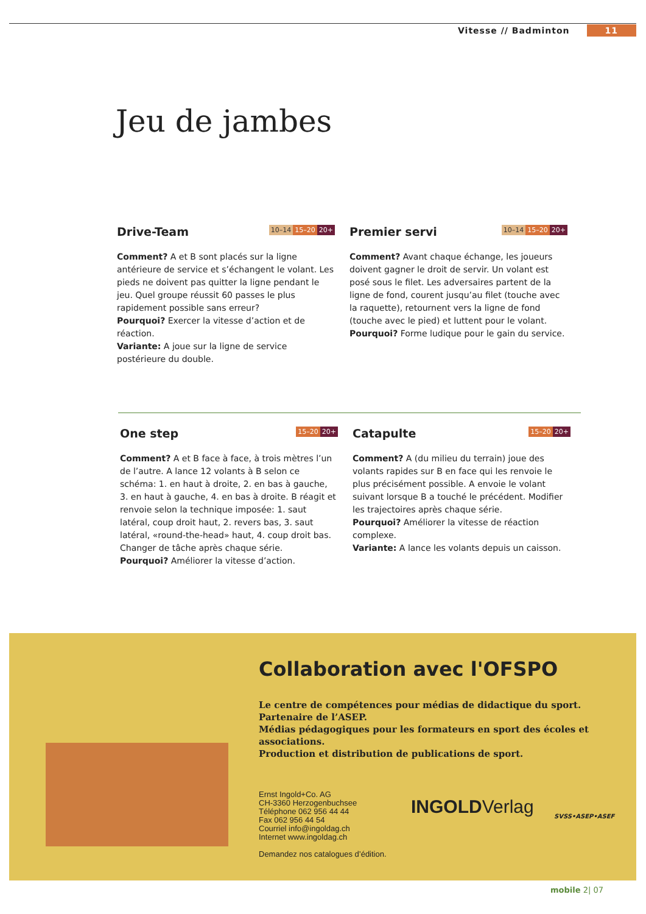Vitesse // Badminton 11
Jeu de jambes
Drive-Team
10–14 15–20 20+
Comment? A et B sont placés sur la ligne antérieure de service et s’échangent le volant. Les pieds ne doivent pas quitter la ligne pendant le jeu. Quel groupe réussit 60 passes le plus rapidement possible sans erreur?
Pourquoi? Exercer la vitesse d’action et de réaction.
Variante: A joue sur la ligne de service postérieure du double.
Premier servi
10–14 15–20 20+
Comment? Avant chaque échange, les joueurs doivent gagner le droit de servir. Un volant est posé sous le filet. Les adversaires partent de la ligne de fond, courent jusqu’au filet (touche avec la raquette), retournent vers la ligne de fond (touche avec le pied) et luttent pour le volant.
Pourquoi? Forme ludique pour le gain du service.
One step
15–20 20+
Comment? A et B face à face, à trois mètres l’un de l’autre. A lance 12 volants à B selon ce schéma: 1. en haut à droite, 2. en bas à gauche, 3. en haut à gauche, 4. en bas à droite. B réagit et renvoie selon la technique imposée: 1. saut latéral, coup droit haut, 2. revers bas, 3. saut latéral, «round-the-head» haut, 4. coup droit bas. Changer de tâche après chaque série.
Pourquoi? Améliorer la vitesse d’action.
Catapulte
15–20 20+
Comment? A (du milieu du terrain) joue des volants rapides sur B en face qui les renvoie le plus précisément possible. A envoie le volant suivant lorsque B a touché le précédent. Modifier les trajectoires après chaque série.
Pourquoi? Améliorer la vitesse de réaction complexe.
Variante: A lance les volants depuis un caisson.
Collaboration avec l'OFSPO
Le centre de compétences pour médias de didactique du sport.
Partenaire de l’ASEP.
Médias pédagogiques pour les formateurs en sport des écoles et associations.
Production et distribution de publications de sport.
Ernst Ingold+Co. AG
CH-3360 Herzogenbuchsee
Téléphone 062 956 44 44
Fax 062 956 44 54
Courriel info@ingoldag.ch
Internet www.ingoldag.ch
Demandez nos catalogues d’édition.
INGOLDVerlag SVSS•ASEP•ASEF
mobile 2| 07